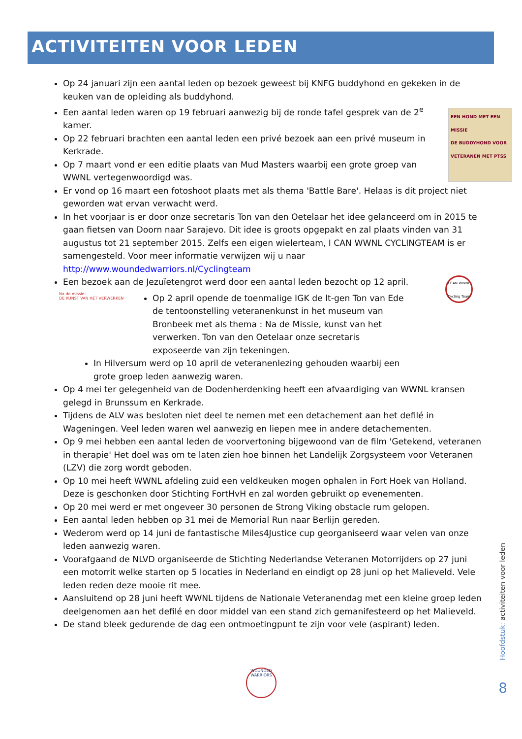ACTIVITEITEN VOOR LEDEN
Op 24 januari zijn een aantal leden op bezoek geweest bij KNFG buddyhond en gekeken in de keuken van de opleiding als buddyhond.
EEN HOND MET EEN MISSIE
DE BUDDYHOND VOOR VETERANEN MET PTSS
Een aantal leden waren op 19 februari aanwezig bij de ronde tafel gesprek van de 2<sup>e</sup> kamer.
Op 22 februari brachten een aantal leden een privé bezoek aan een privé museum in Kerkrade.
Op 7 maart vond er een editie plaats van Mud Masters waarbij een grote groep van WWNL vertegenwoordigd was.
Er vond op 16 maart een fotoshoot plaats met als thema 'Battle Bare'. Helaas is dit project niet geworden wat ervan verwacht werd.
In het voorjaar is er door onze secretaris Ton van den Oetelaar het idee gelanceerd om in 2015 te gaan fietsen van Doorn naar Sarajevo. Dit idee is groots opgepakt en zal plaats vinden van 31 augustus tot 21 september 2015. Zelfs een eigen wielerteam, I CAN WWNL CYCLINGTEAM is er samengesteld. Voor meer informatie verwijzen wij u naar http://www.woundedwarriors.nl/Cyclingteam
I CAN WWNL Cycling Team
Een bezoek aan de Jezuïetengrot werd door een aantal leden bezocht op 12 april.
Na de missie:
DE KUNST VAN HET VERWERKEN
Op 2 april opende de toenmalige IGK de lt-gen Ton van Ede de tentoonstelling veteranenkunst in het museum van Bronbeek met als thema : Na de Missie, kunst van het verwerken. Ton van den Oetelaar onze secretaris exposeerde van zijn tekeningen.
In Hilversum werd op 10 april de veteranenlezing gehouden waarbij een grote groep leden aanwezig waren.
Op 4 mei ter gelegenheid van de Dodenherdenking heeft een afvaardiging van WWNL kransen gelegd in Brunssum en Kerkrade.
Tijdens de ALV was besloten niet deel te nemen met een detachement aan het defilé in Wageningen. Veel leden waren wel aanwezig en liepen mee in andere detachementen.
Op 9 mei hebben een aantal leden de voorvertoning bijgewoond van de film 'Getekend, veteranen in therapie' Het doel was om te laten zien hoe binnen het Landelijk Zorgsysteem voor Veteranen (LZV) die zorg wordt geboden.
Op 10 mei heeft WWNL afdeling zuid een veldkeuken mogen ophalen in Fort Hoek van Holland. Deze is geschonken door Stichting FortHvH en zal worden gebruikt op evenementen.
Op 20 mei werd er met ongeveer 30 personen de Strong Viking obstacle rum gelopen.
Een aantal leden hebben op 31 mei de Memorial Run naar Berlijn gereden.
Wederom werd op 14 juni de fantastische Miles4Justice cup georganiseerd waar velen van onze leden aanwezig waren.
Voorafgaand de NLVD organiseerde de Stichting Nederlandse Veteranen Motorrijders op 27 juni een motorrit welke starten op 5 locaties in Nederland en eindigt op 28 juni op het Malieveld. Vele leden reden deze mooie rit mee.
Aansluitend op 28 juni heeft WWNL tijdens de Nationale Veteranendag met een kleine groep leden deelgenomen aan het defilé en door middel van een stand zich gemanifesteerd op het Malieveld.
De stand bleek gedurende de dag een ontmoetingpunt te zijn voor vele (aspirant) leden.
Hoofdstuk: activiteiten voor leden
8
WOUNDED
WARRIORS